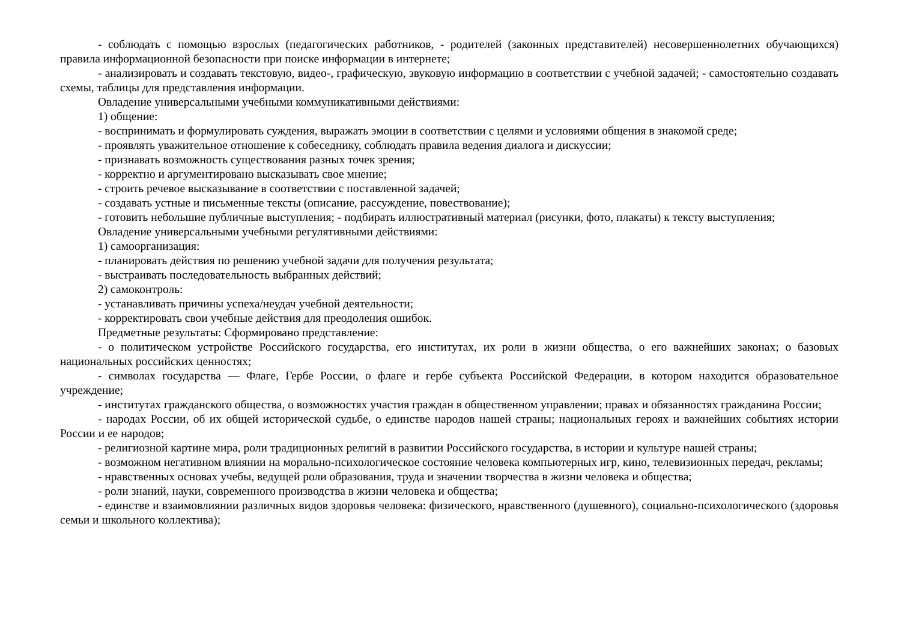- соблюдать с помощью взрослых (педагогических работников, - родителей (законных представителей) несовершеннолетних обучающихся) правила информационной безопасности при поиске информации в интернете;
- анализировать и создавать текстовую, видео-, графическую, звуковую информацию в соответствии с учебной задачей; - самостоятельно создавать схемы, таблицы для представления информации.
Овладение универсальными учебными коммуникативными действиями:
1) общение:
- воспринимать и формулировать суждения, выражать эмоции в соответствии с целями и условиями общения в знакомой среде;
- проявлять уважительное отношение к собеседнику, соблюдать правила ведения диалога и дискуссии;
- признавать возможность существования разных точек зрения;
- корректно и аргументировано высказывать свое мнение;
- строить речевое высказывание в соответствии с поставленной задачей;
- создавать устные и письменные тексты (описание, рассуждение, повествование);
- готовить небольшие публичные выступления; - подбирать иллюстративный материал (рисунки, фото, плакаты) к тексту выступления;
Овладение универсальными учебными регулятивными действиями:
1) самоорганизация:
- планировать действия по решению учебной задачи для получения результата;
- выстраивать последовательность выбранных действий;
2) самоконтроль:
- устанавливать причины успеха/неудач учебной деятельности;
- корректировать свои учебные действия для преодоления ошибок.
Предметные результаты: Сформировано представление:
- о политическом устройстве Российского государства, его институтах, их роли в жизни общества, о его важнейших законах; о базовых национальных российских ценностях;
- символах государства — Флаге, Гербе России, о флаге и гербе субъекта Российской Федерации, в котором находится образовательное учреждение;
- институтах гражданского общества, о возможностях участия граждан в общественном управлении; правах и обязанностях гражданина России;
- народах России, об их общей исторической судьбе, о единстве народов нашей страны; национальных героях и важнейших событиях истории России и ее народов;
- религиозной картине мира, роли традиционных религий в развитии Российского государства, в истории и культуре нашей страны;
- возможном негативном влиянии на морально-психологическое состояние человека компьютерных игр, кино, телевизионных передач, рекламы;
- нравственных основах учебы, ведущей роли образования, труда и значении творчества в жизни человека и общества;
- роли знаний, науки, современного производства в жизни человека и общества;
- единстве и взаимовлиянии различных видов здоровья человека: физического, нравственного (душевного), социально-психологического (здоровья семьи и школьного коллектива);